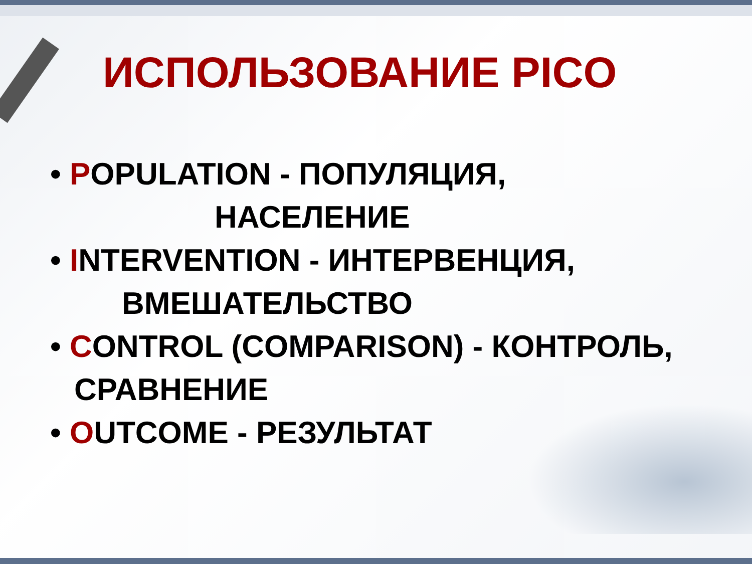ИСПОЛЬЗОВАНИЕ PICO
• POPULATION - ПОПУЛЯЦИЯ,
НАСЕЛЕНИЕ
• INTERVENTION - ИНТЕРВЕНЦИЯ,
ВМЕШАТЕЛЬСТВО
• CONTROL (COMPARISON) - КОНТРОЛЬ, СРАВНЕНИЕ
• OUTCOME - РЕЗУЛЬТАТ